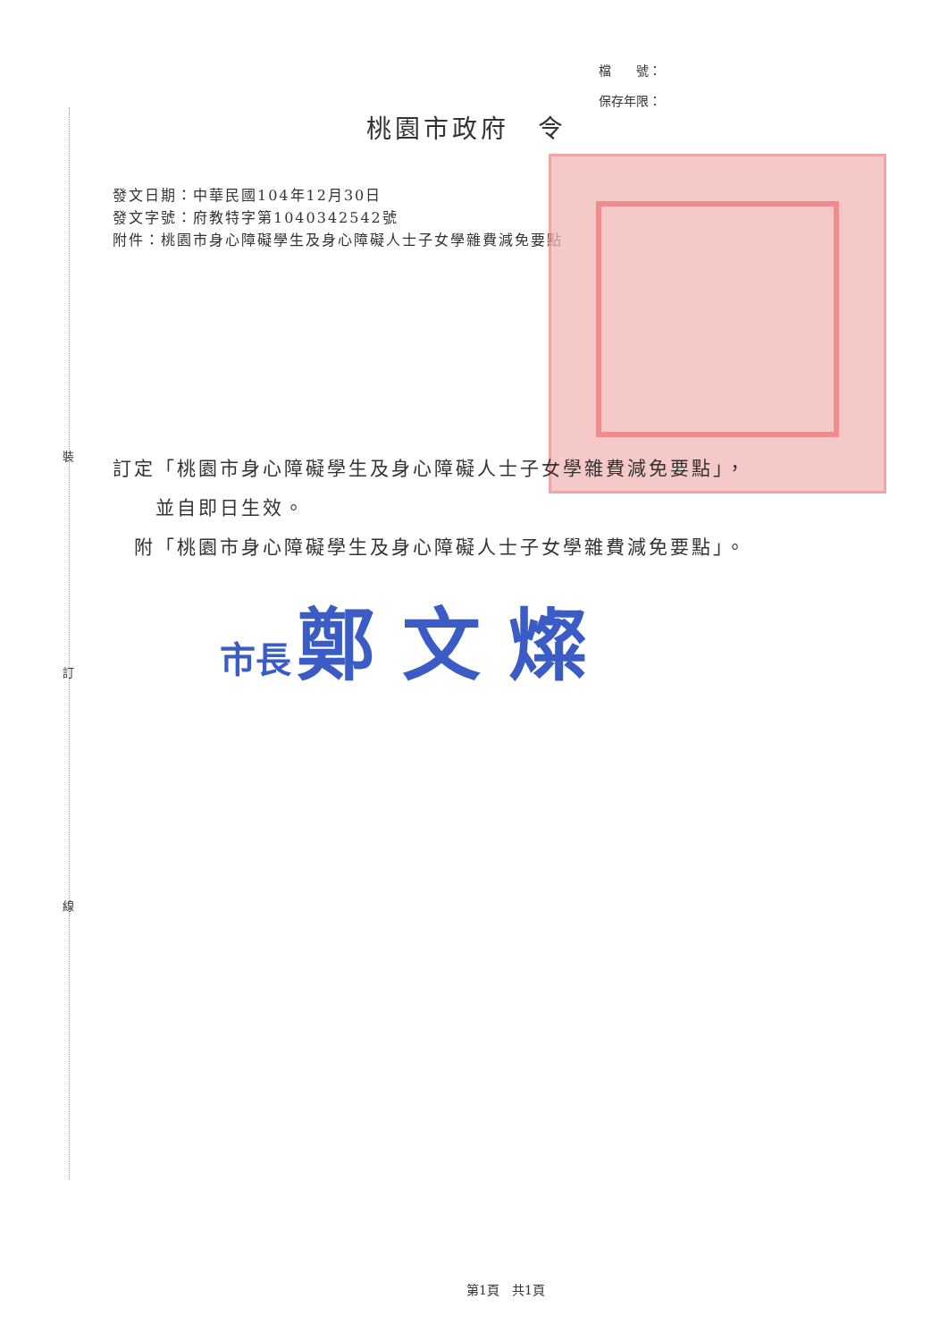檔　　號：
保存年限：
桃園市政府　令
發文日期：中華民國104年12月30日
發文字號：府教特字第1040342542號
附件：桃園市身心障礙學生及身心障礙人士子女學雜費減免要點
裝
訂定「桃園市身心障礙學生及身心障礙人士子女學雜費減免要點」，
　　並自即日生效。
　附「桃園市身心障礙學生及身心障礙人士子女學雜費減免要點」。
市長 鄭 文 燦
訂
線
第1頁　共1頁